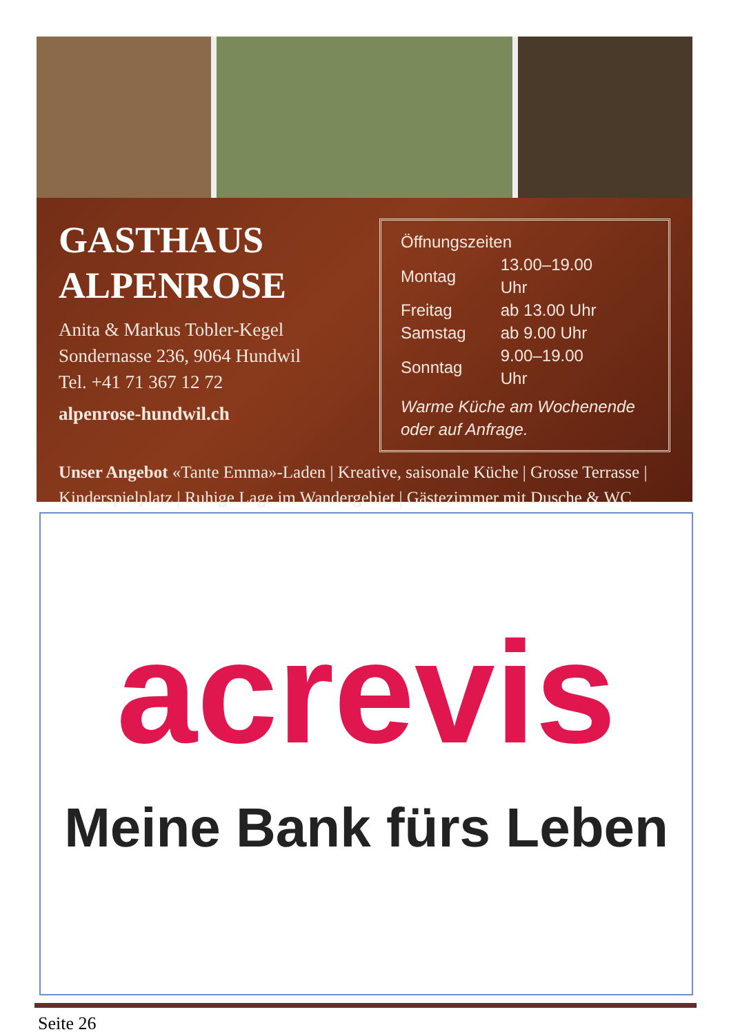GASTHAUS
ALPENROSE
Anita & Markus Tobler-Kegel
Sondernasse 236, 9064 Hundwil
Tel. +41 71 367 12 72
alpenrose-hundwil.ch
Öffnungszeiten
| Montag | 13.00–19.00 Uhr |
| Freitag | ab 13.00 Uhr |
| Samstag | ab 9.00 Uhr |
| Sonntag | 9.00–19.00 Uhr |
Warme Küche am Wochenende
oder auf Anfrage.
Unser Angebot «Tante Emma»-Laden | Kreative, saisonale Küche | Grosse Terrasse | Kinderspielplatz | Ruhige Lage im Wandergebiet | Gästezimmer mit Dusche & WC
acrevis
Meine Bank fürs Leben
Seite 26